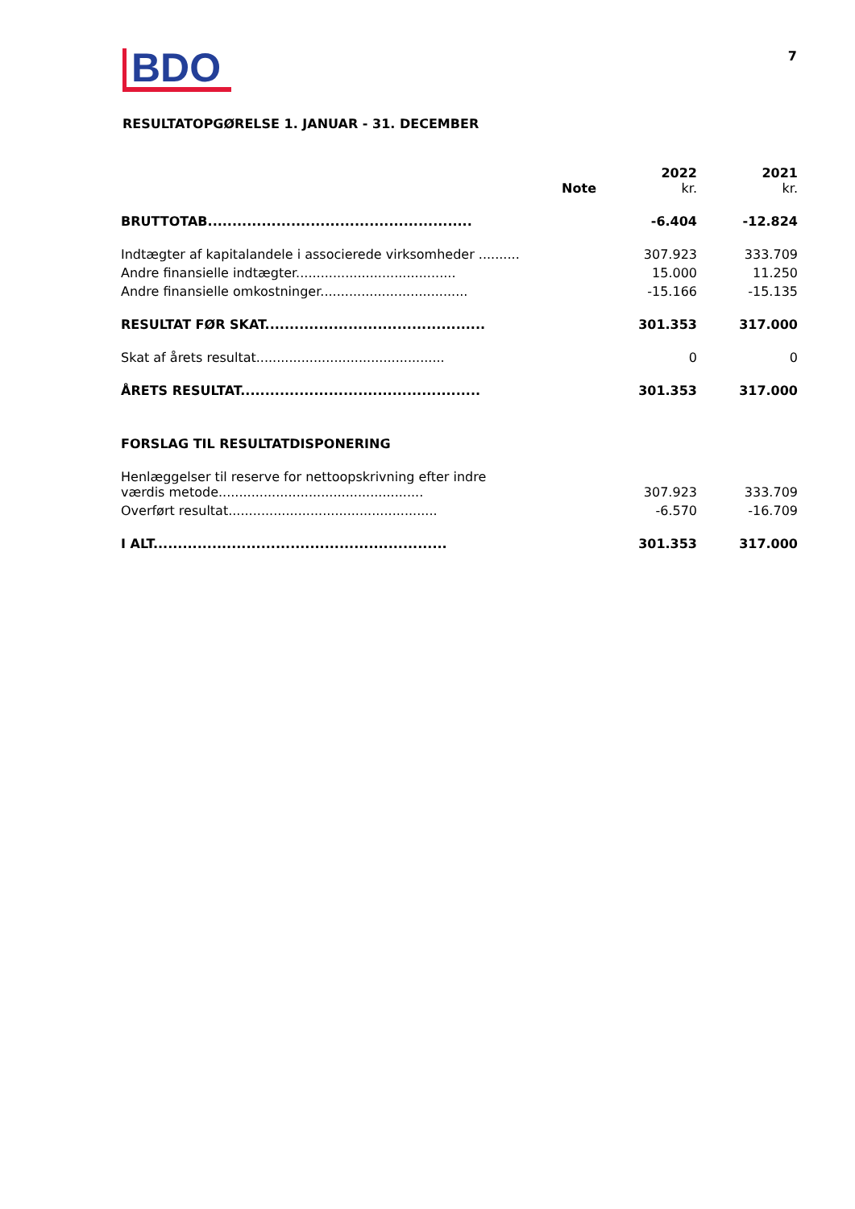BDO
7
RESULTATOPGØRELSE 1. JANUAR - 31. DECEMBER
| | Note | 2022 kr. | 2021 kr. |
| --- | --- | --- | --- |
| BRUTTOTAB...................................................... | | -6.404 | -12.824 |
| Indtægter af kapitalandele i associerede virksomheder .......... | | 307.923 | 333.709 |
| Andre finansielle indtægter....................................... | | 15.000 | 11.250 |
| Andre finansielle omkostninger.................................... | | -15.166 | -15.135 |
| RESULTAT FØR SKAT............................................. | | 301.353 | 317.000 |
| Skat af årets resultat.............................................. | | 0 | 0 |
| ÅRETS RESULTAT................................................. | | 301.353 | 317.000 |
| FORSLAG TIL RESULTATDISPONERING | | | |
| Henlæggelser til reserve for nettoopskrivning efter indre værdis metode.................................................. | | 307.923 | 333.709 |
| Overført resultat................................................... | | -6.570 | -16.709 |
| I ALT............................................................ | | 301.353 | 317.000 |